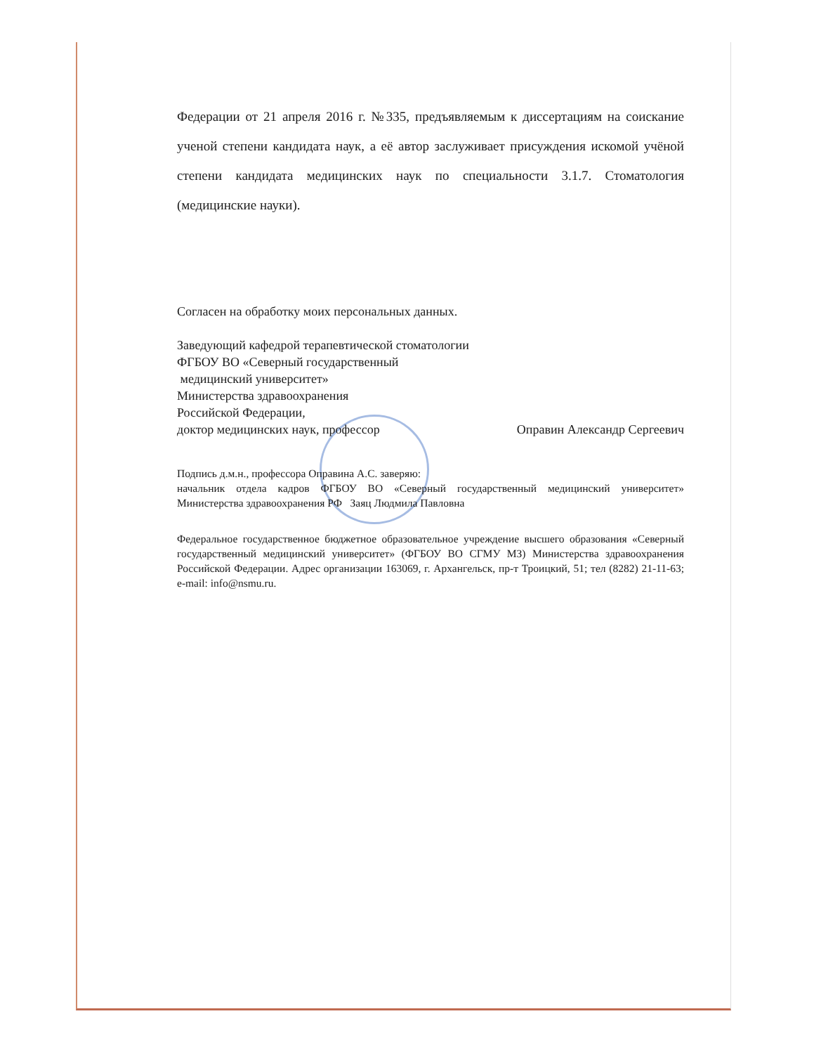Федерации от 21 апреля 2016 г. №335, предъявляемым к диссертациям на соискание ученой степени кандидата наук, а её автор заслуживает присуждения искомой учёной степени кандидата медицинских наук по специальности 3.1.7. Стоматология (медицинские науки).
Согласен на обработку моих персональных данных.
Заведующий кафедрой терапевтической стоматологии
ФГБОУ ВО «Северный государственный
медицинский университет»
Министерства здравоохранения
Российской Федерации,
доктор медицинских наук, профессор Оправин Александр Сергеевич
Подпись д.м.н., профессора Оправина А.С. заверяю:
начальник отдела кадров ФГБОУ ВО «Северный государственный медицинский университет» Министерства здравоохранения РФ Заяц Людмила Павловна
Федеральное государственное бюджетное образовательное учреждение высшего образования «Северный государственный медицинский университет» (ФГБОУ ВО СГМУ МЗ) Министерства здравоохранения Российской Федерации. Адрес организации 163069, г. Архангельск, пр-т Троицкий, 51; тел (8282) 21-11-63; e-mail: info@nsmu.ru.